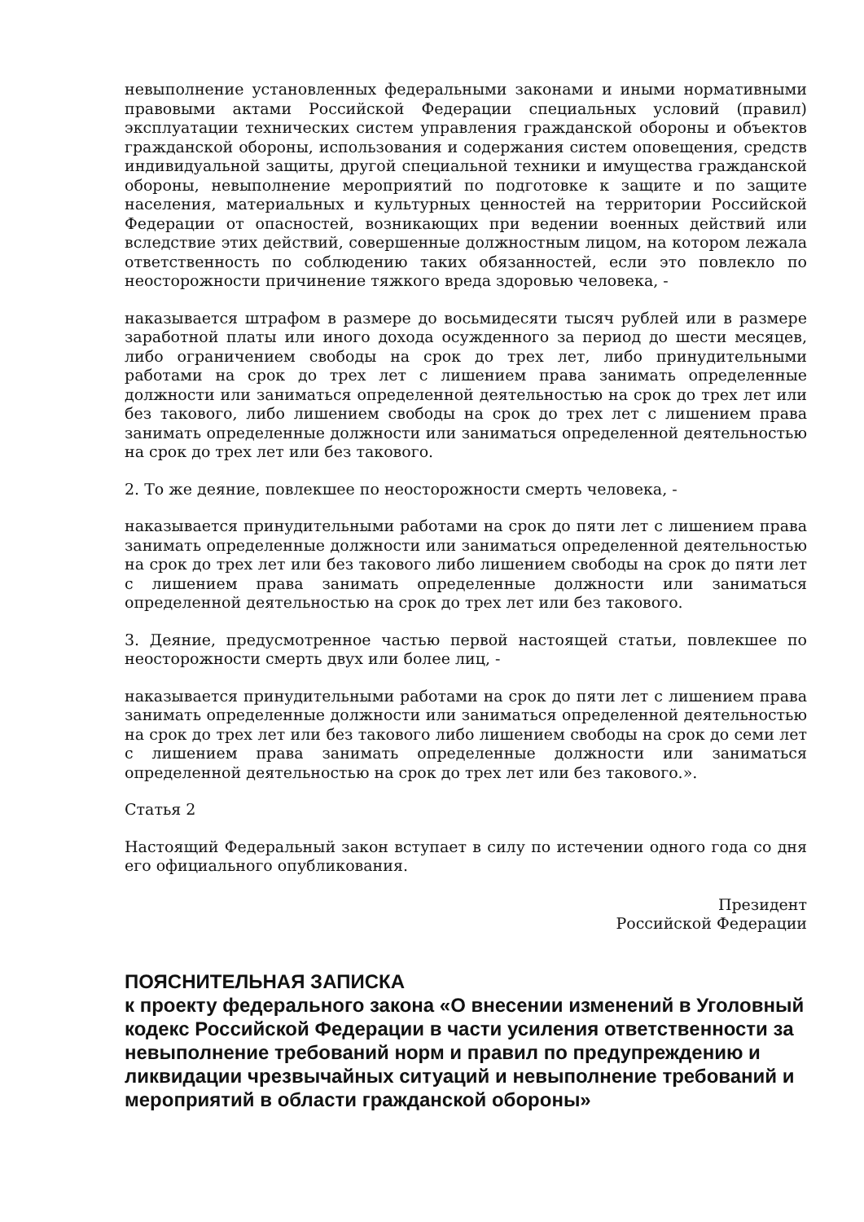невыполнение установленных федеральными законами и иными нормативными правовыми актами Российской Федерации специальных условий (правил) эксплуатации технических систем управления гражданской обороны и объектов гражданской обороны, использования и содержания систем оповещения, средств индивидуальной защиты, другой специальной техники и имущества гражданской обороны, невыполнение мероприятий по подготовке к защите и по защите населения, материальных и культурных ценностей на территории Российской Федерации от опасностей, возникающих при ведении военных действий или вследствие этих действий, совершенные должностным лицом, на котором лежала ответственность по соблюдению таких обязанностей, если это повлекло по неосторожности причинение тяжкого вреда здоровью человека, -
наказывается штрафом в размере до восьмидесяти тысяч рублей или в размере заработной платы или иного дохода осужденного за период до шести месяцев, либо ограничением свободы на срок до трех лет, либо принудительными работами на срок до трех лет с лишением права занимать определенные должности или заниматься определенной деятельностью на срок до трех лет или без такового, либо лишением свободы на срок до трех лет с лишением права занимать определенные должности или заниматься определенной деятельностью на срок до трех лет или без такового.
2. То же деяние, повлекшее по неосторожности смерть человека, -
наказывается принудительными работами на срок до пяти лет с лишением права занимать определенные должности или заниматься определенной деятельностью на срок до трех лет или без такового либо лишением свободы на срок до пяти лет с лишением права занимать определенные должности или заниматься определенной деятельностью на срок до трех лет или без такового.
3. Деяние, предусмотренное частью первой настоящей статьи, повлекшее по неосторожности смерть двух или более лиц, -
наказывается принудительными работами на срок до пяти лет с лишением права занимать определенные должности или заниматься определенной деятельностью на срок до трех лет или без такового либо лишением свободы на срок до семи лет с лишением права занимать определенные должности или заниматься определенной деятельностью на срок до трех лет или без такового.».
Статья 2
Настоящий Федеральный закон вступает в силу по истечении одного года со дня его официального опубликования.
Президент
Российской Федерации
ПОЯСНИТЕЛЬНАЯ ЗАПИСКА
к проекту федерального закона «О внесении изменений в Уголовный кодекс Российской Федерации в части усиления ответственности за невыполнение требований норм и правил по предупреждению и ликвидации чрезвычайных ситуаций и невыполнение требований и мероприятий в области гражданской обороны»